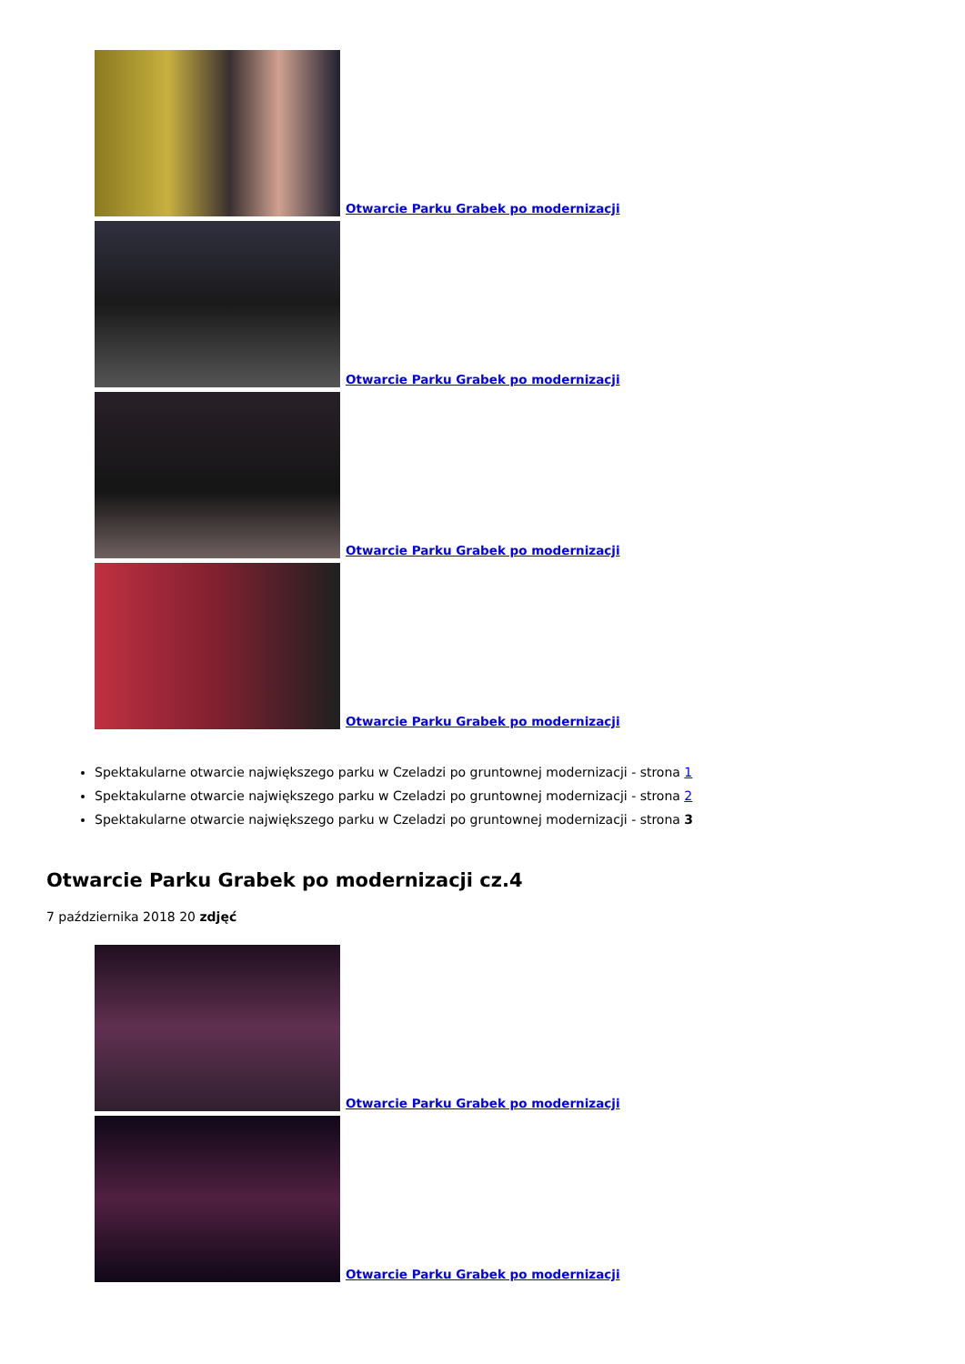Otwarcie Parku Grabek po modernizacji
Otwarcie Parku Grabek po modernizacji
Otwarcie Parku Grabek po modernizacji
Otwarcie Parku Grabek po modernizacji
Spektakularne otwarcie największego parku w Czeladzi po gruntownej modernizacji - strona 1
Spektakularne otwarcie największego parku w Czeladzi po gruntownej modernizacji - strona 2
Spektakularne otwarcie największego parku w Czeladzi po gruntownej modernizacji - strona 3
Otwarcie Parku Grabek po modernizacji cz.4
7 października 2018 20 zdjęć
Otwarcie Parku Grabek po modernizacji
Otwarcie Parku Grabek po modernizacji